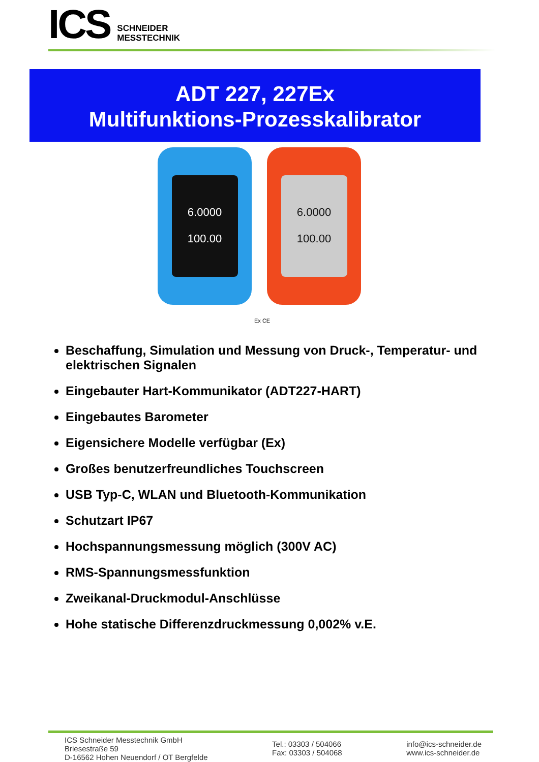ICS
SCHNEIDER
MESSTECHNIK
ADT 227, 227Ex
Multifunktions-Prozesskalibrator
6.0000
100.00
6.0000
100.00
Ex CE
Beschaffung, Simulation und Messung von Druck-, Temperatur- und elektrischen Signalen
Eingebauter Hart-Kommunikator (ADT227-HART)
Eingebautes Barometer
Eigensichere Modelle verfügbar (Ex)
Großes benutzerfreundliches Touchscreen
USB Typ-C, WLAN und Bluetooth-Kommunikation
Schutzart IP67
Hochspannungsmessung möglich (300V AC)
RMS-Spannungsmessfunktion
Zweikanal-Druckmodul-Anschlüsse
Hohe statische Differenzdruckmessung 0,002% v.E.
ICS Schneider Messtechnik GmbH
Briesestraße 59
D-16562 Hohen Neuendorf / OT Bergfelde
Tel.: 03303 / 504066
Fax: 03303 / 504068
info@ics-schneider.de
www.ics-schneider.de